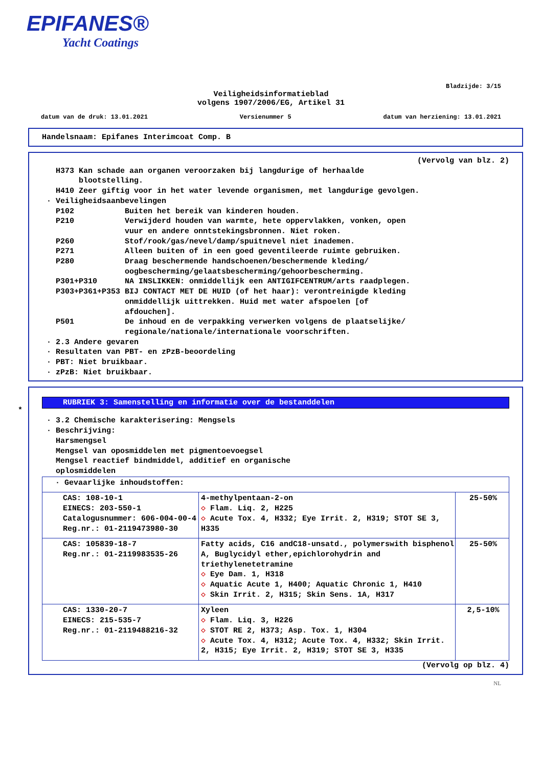EPIFANES®
Yacht Coatings
Bladzijde: 3/15
Veiligheidsinformatieblad
volgens 1907/2006/EG, Artikel 31
datum van de druk: 13.01.2021 Versienummer 5 datum van herziening: 13.01.2021
Handelsnaam: Epifanes Interimcoat Comp. B
(Vervolg van blz. 2)
H373 Kan schade aan organen veroorzaken bij langdurige of herhaalde blootstelling. H410 Zeer giftig voor in het water levende organismen, met langdurige gevolgen. · Veiligheidsaanbevelingen P102 Buiten het bereik van kinderen houden. P210 Verwijderd houden van warmte, hete oppervlakken, vonken, open vuur en andere onntstekingsbronnen. Niet roken. P260 Stof/rook/gas/nevel/damp/spuitnevel niet inademen. P271 Alleen buiten of in een goed geventileerde ruimte gebruiken. P280 Draag beschermende handschoenen/beschermende kleding/ oogbescherming/gelaatsbescherming/gehoorbescherming. P301+P310 NA INSLIKKEN: onmiddellijk een ANTIGIFCENTRUM/arts raadplegen. P303+P361+P353 BIJ CONTACT MET DE HUID (of het haar): verontreinigde kleding onmiddellijk uittrekken. Huid met water afspoelen [of afdouchen]. P501 De inhoud en de verpakking verwerken volgens de plaatselijke/ regionale/nationale/internationale voorschriften. · 2.3 Andere gevaren · Resultaten van PBT- en zPzB-beoordeling · PBT: Niet bruikbaar. · zPzB: Niet bruikbaar.
*
RUBRIEK 3: Samenstelling en informatie over de bestanddelen
· 3.2 Chemische karakterisering: Mengsels · Beschrijving: Harsmengsel Mengsel van oposmiddelen met pigmentoevoegsel Mengsel reactief bindmiddel, additief en organische oplosmiddelen
| · Gevaarlijke inhoudstoffen: | | |
| CAS: 108-10-1 EINECS: 203-550-1 Catalogusnummer: 606-004-00-4 Reg.nr.: 01-2119473980-30 | 4-methylpentaan-2-on ◇ Flam. Liq. 2, H225 ◇ Acute Tox. 4, H332; Eye Irrit. 2, H319; STOT SE 3, H335 | 25-50% |
| CAS: 105839-18-7 Reg.nr.: 01-2119983535-26 | Fatty acids, C16 andC18-unsatd., polymerswith bisphenol A, Buglycidyl ether,epichlorohydrin and triethylenetetramine ◇ Eye Dam. 1, H318 ◇ Aquatic Acute 1, H400; Aquatic Chronic 1, H410 ◇ Skin Irrit. 2, H315; Skin Sens. 1A, H317 | 25-50% |
| CAS: 1330-20-7 EINECS: 215-535-7 Reg.nr.: 01-2119488216-32 | Xyleen ◇ Flam. Liq. 3, H226 ◇ STOT RE 2, H373; Asp. Tox. 1, H304 ◇ Acute Tox. 4, H312; Acute Tox. 4, H332; Skin Irrit. 2, H315; Eye Irrit. 2, H319; STOT SE 3, H335 | 2,5-10% |
(Vervolg op blz. 4)
NL